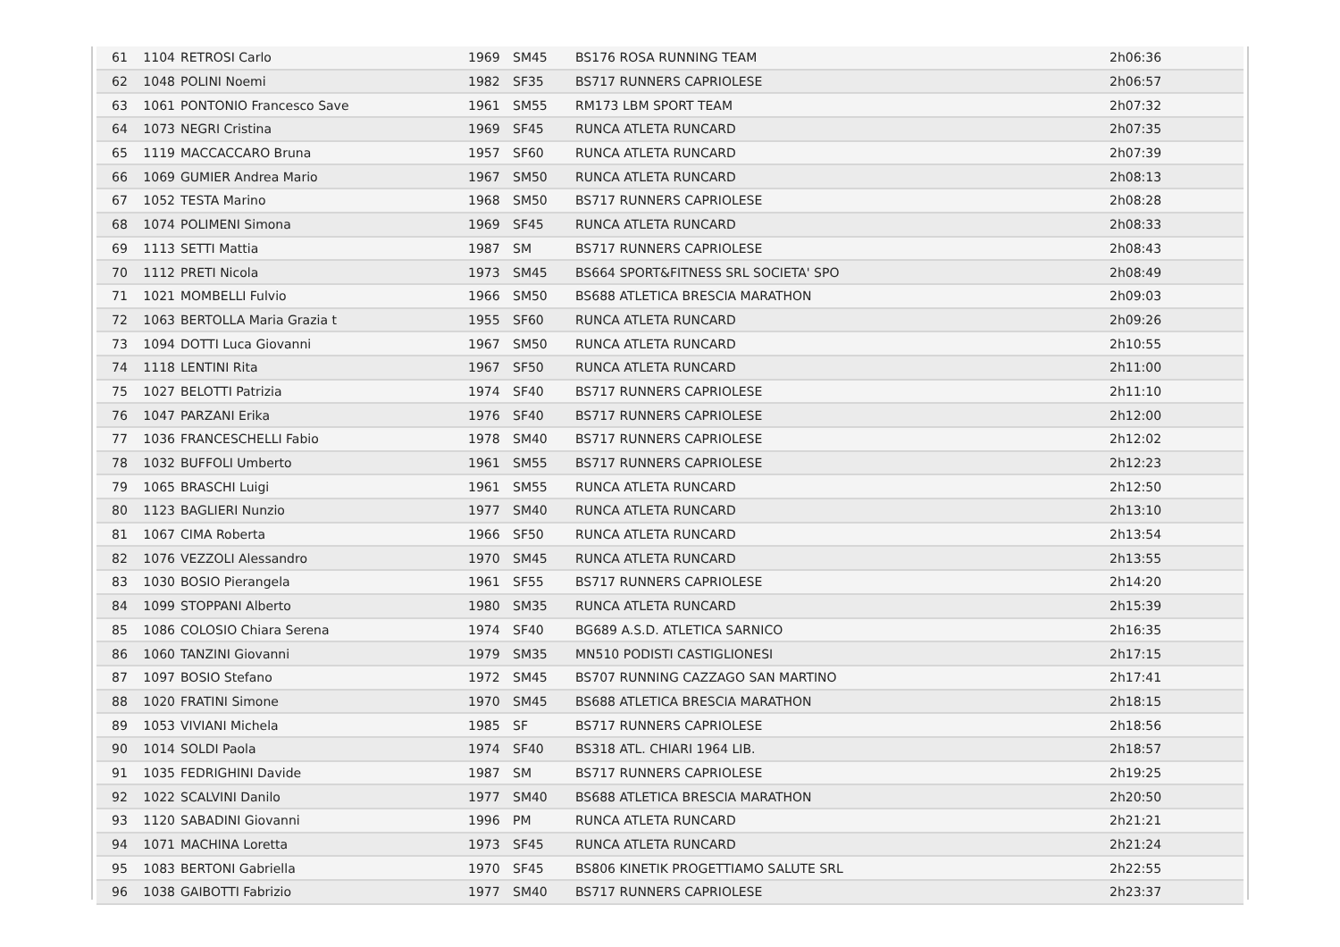| 61 | 1104 | RETROSI Carlo | 1969 | SM45 | BS176 ROSA RUNNING TEAM | 2h06:36 |
| 62 | 1048 | POLINI Noemi | 1982 | SF35 | BS717 RUNNERS CAPRIOLESE | 2h06:57 |
| 63 | 1061 | PONTONIO Francesco Save | 1961 | SM55 | RM173 LBM SPORT TEAM | 2h07:32 |
| 64 | 1073 | NEGRI Cristina | 1969 | SF45 | RUNCA ATLETA RUNCARD | 2h07:35 |
| 65 | 1119 | MACCACCARO Bruna | 1957 | SF60 | RUNCA ATLETA RUNCARD | 2h07:39 |
| 66 | 1069 | GUMIER Andrea Mario | 1967 | SM50 | RUNCA ATLETA RUNCARD | 2h08:13 |
| 67 | 1052 | TESTA Marino | 1968 | SM50 | BS717 RUNNERS CAPRIOLESE | 2h08:28 |
| 68 | 1074 | POLIMENI Simona | 1969 | SF45 | RUNCA ATLETA RUNCARD | 2h08:33 |
| 69 | 1113 | SETTI Mattia | 1987 | SM | BS717 RUNNERS CAPRIOLESE | 2h08:43 |
| 70 | 1112 | PRETI Nicola | 1973 | SM45 | BS664 SPORT&FITNESS SRL SOCIETA' SPO | 2h08:49 |
| 71 | 1021 | MOMBELLI Fulvio | 1966 | SM50 | BS688 ATLETICA BRESCIA MARATHON | 2h09:03 |
| 72 | 1063 | BERTOLLA Maria Grazia t | 1955 | SF60 | RUNCA ATLETA RUNCARD | 2h09:26 |
| 73 | 1094 | DOTTI Luca Giovanni | 1967 | SM50 | RUNCA ATLETA RUNCARD | 2h10:55 |
| 74 | 1118 | LENTINI Rita | 1967 | SF50 | RUNCA ATLETA RUNCARD | 2h11:00 |
| 75 | 1027 | BELOTTI Patrizia | 1974 | SF40 | BS717 RUNNERS CAPRIOLESE | 2h11:10 |
| 76 | 1047 | PARZANI Erika | 1976 | SF40 | BS717 RUNNERS CAPRIOLESE | 2h12:00 |
| 77 | 1036 | FRANCESCHELLI Fabio | 1978 | SM40 | BS717 RUNNERS CAPRIOLESE | 2h12:02 |
| 78 | 1032 | BUFFOLI Umberto | 1961 | SM55 | BS717 RUNNERS CAPRIOLESE | 2h12:23 |
| 79 | 1065 | BRASCHI Luigi | 1961 | SM55 | RUNCA ATLETA RUNCARD | 2h12:50 |
| 80 | 1123 | BAGLIERI Nunzio | 1977 | SM40 | RUNCA ATLETA RUNCARD | 2h13:10 |
| 81 | 1067 | CIMA Roberta | 1966 | SF50 | RUNCA ATLETA RUNCARD | 2h13:54 |
| 82 | 1076 | VEZZOLI Alessandro | 1970 | SM45 | RUNCA ATLETA RUNCARD | 2h13:55 |
| 83 | 1030 | BOSIO Pierangela | 1961 | SF55 | BS717 RUNNERS CAPRIOLESE | 2h14:20 |
| 84 | 1099 | STOPPANI Alberto | 1980 | SM35 | RUNCA ATLETA RUNCARD | 2h15:39 |
| 85 | 1086 | COLOSIO Chiara Serena | 1974 | SF40 | BG689 A.S.D. ATLETICA SARNICO | 2h16:35 |
| 86 | 1060 | TANZINI Giovanni | 1979 | SM35 | MN510 PODISTI CASTIGLIONESI | 2h17:15 |
| 87 | 1097 | BOSIO Stefano | 1972 | SM45 | BS707 RUNNING CAZZAGO SAN MARTINO | 2h17:41 |
| 88 | 1020 | FRATINI Simone | 1970 | SM45 | BS688 ATLETICA BRESCIA MARATHON | 2h18:15 |
| 89 | 1053 | VIVIANI Michela | 1985 | SF | BS717 RUNNERS CAPRIOLESE | 2h18:56 |
| 90 | 1014 | SOLDI Paola | 1974 | SF40 | BS318 ATL. CHIARI 1964 LIB. | 2h18:57 |
| 91 | 1035 | FEDRIGHINI Davide | 1987 | SM | BS717 RUNNERS CAPRIOLESE | 2h19:25 |
| 92 | 1022 | SCALVINI Danilo | 1977 | SM40 | BS688 ATLETICA BRESCIA MARATHON | 2h20:50 |
| 93 | 1120 | SABADINI Giovanni | 1996 | PM | RUNCA ATLETA RUNCARD | 2h21:21 |
| 94 | 1071 | MACHINA Loretta | 1973 | SF45 | RUNCA ATLETA RUNCARD | 2h21:24 |
| 95 | 1083 | BERTONI Gabriella | 1970 | SF45 | BS806 KINETIK PROGETTIAMO SALUTE SRL | 2h22:55 |
| 96 | 1038 | GAIBOTTI Fabrizio | 1977 | SM40 | BS717 RUNNERS CAPRIOLESE | 2h23:37 |